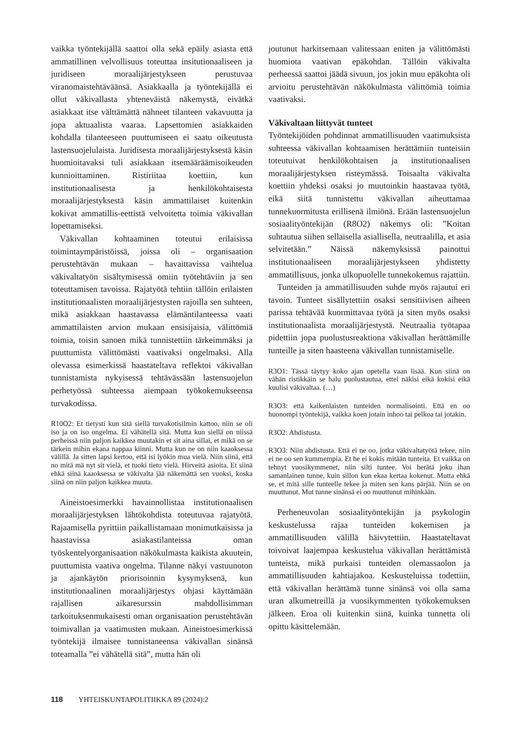vaikka työntekijällä saattoi olla sekä epäily asiasta että ammatillinen velvollisuus toteuttaa insitutionaaliseen ja juridiseen moraalijärjestykseen perustuvaa viranomaistehtäväänsä. Asiakkaalla ja työntekijällä ei ollut väkivallasta yhteneväistä näkemystä, eivätkä asiakkaat itse välttämättä nähneet tilanteen vakavuutta ja jopa aktuaalista vaaraa. Lapsettomien asiakkaiden kohdalla tilanteeseen puuttumiseen ei saatu oikeutusta lastensuojelulaista. Juridisesta moraalijärjestyksestä käsin huomioitavaksi tuli asiakkaan itsemääräämisoikeuden kunnioittaminen. Ristiriitaa koettiin, kun institutionaalisesta ja henkilökohtaisesta moraalijärjestyksestä käsin ammattilaiset kuitenkin kokivat ammatillis-eettistä velvoitetta toimia väkivallan lopettamiseksi.
Väkivallan kohtaaminen toteutui erilaisissa toimintaympäristöissä, joissa oli – organisaation perustehtävän mukaan – havaittavissa vaihtelua väkivaltatyön sisältymisessä omiin työtehtäviin ja sen toteuttamisen tavoissa. Rajatyötä tehtiin tällöin erilaisten institutionaalisten moraalijärjestysten rajoilla sen suhteen, mikä asiakkaan haastavassa elämäntilanteessa vaati ammattilaisten arvion mukaan ensisijaisia, välittömiä toimia, toisin sanoen mikä tunnistettiin tärkeimmäksi ja puuttumista välittömästi vaativaksi ongelmaksi. Alla olevassa esimerkissä haastateltava reflektoi väkivallan tunnistamista nykyisessä tehtävässään lastensuojelun perhetyössä suhteessa aiempaan työkokemukseensa turvakodissa.
R10O2: Et tietysti kun sitä siellä turvakotisilmin kattoo, niin se oli iso ja on iso ongelma. Ei vähätellä sitä. Mutta kun siellä on niissä perheissä niin paljon kaikkea muutakin et sit aina sillai, et mikä on se tärkein mihin ekana nappaa kiinni. Mutta kun ne on niin kaaoksessa välillä. Ja sitten lapsi kertoo, että isi lyökin mua vielä. Niin siinä, että no mitä mä nyt sit vielä, et tuoki tieto vielä. Hirveitä asioita. Et siinä ehkä siinä kaaoksessa se väkivalta jää näkemättä sen vuoksi, koska siinä on niin paljon kaikkea muuta.
Aineistoesimerkki havainnollistaa institutionaalisen moraalijärjestyksen lähtökohdista toteutuvaa rajatyötä. Rajaamisella pyrittiin paikallistamaan monimutkaisissa ja haastavissa asiakastilanteissa oman työskentelyorganisaation näkökulmasta kaikista akuutein, puuttumista vaativa ongelma. Tilanne näkyi vastuunoton ja ajankäytön priorisoinnin kysymyksenä, kun institutionaalinen moraalijärjestys ohjasi käyttämään rajallisen aikaresurssin mahdollisimman tarkoituksenmukaisesti oman organisaation perustehtävän toimivallan ja vaatimusten mukaan. Aineistoesimerkissä työntekijä ilmaisee tunnistaneensa väkivallan sinänsä toteamalla ”ei vähätellä sitä”, mutta hän oli
joutunut harkitsemaan valitessaan eniten ja välittömästi huomiota vaativan epäkohdan. Tällöin väkivalta perheessä saattoi jäädä sivuun, jos jokin muu epäkohta oli arvioitu perustehtävän näkökulmasta välittömiä toimia vaativaksi.
Väkivaltaan liittyvät tunteet
Työntekijöiden pohdinnat ammatillisuuden vaatimuksista suhteessa väkivallan kohtaamisen herättämiin tunteisiin toteutuivat henkilökohtaisen ja institutionaalisen moraalijärjestyksen risteymässä. Toisaalta väkivalta koettiin yhdeksi osaksi jo muutoinkin haastavaa työtä, eikä siitä tunnistettu väkivallan aiheuttamaa tunnekuormitusta erillisenä ilmiönä. Erään lastensuojelun sosiaalityöntekijän (R8O2) näkemys oli: ”Koitan suhtautua siihen sellaisella asiallisella, neutraalilla, et asia selvitetään.” Näissä näkemyksissä painottui institutionaaliseen moraalijärjestykseen yhdistetty ammatillisuus, jonka ulkopuolelle tunnekokemus rajattiin.
Tunteiden ja ammatillisuuden suhde myös rajautui eri tavoin. Tunteet sisällytettiin osaksi sensitiivisen aiheen parissa tehtävää kuormittavaa työtä ja siten myös osaksi institutionaalista moraalijärjestystä. Neutraalia työtapaa pidettiin jopa puolustusreaktiona väkivallan herättämille tunteille ja siten haasteena väkivallan tunnistamiselle.
R3O1: Tässä täytyy koko ajan opetella vaan lisää. Kun siinä on vähän ristikkäin se halu puolustautua, ettei näkisi eikä kokisi eikä kuulisi väkivaltaa. (…)
R3O3: että kaikenlaisten tunteiden normalisointi. Että en oo huonompi työntekijä, vaikka koen jotain inhoo tai pelkoa tai jotakin.
R3O2: Ahdistusta.
R3O3: Niin ahdistusta. Että ei ne oo, jotka väkivaltatyötä tekee, niin ei ne oo sen kummempia. Et he ei kokis mitään tunteita. Et vaikka on tehnyt vuosikymmenet, niin silti tuntee. Voi herätä joku ihan samanlainen tunne, kuin sillon kun ekaa kertaa kokenut. Mutta ehkä se, et mitä sille tunteelle tekee ja miten sen kans pärjää. Niin se on muuttunut. Mut tunne sinänsä ei oo muuttunut mihinkään.
Perheneuvolan sosiaalityöntekijän ja psykologin keskustelussa rajaa tunteiden kokemisen ja ammatillisuuden välillä häivytettiin. Haastateltavat toivoivat laajempaa keskustelua väkivallan herättämistä tunteista, mikä purkaisi tunteiden olemassaolon ja ammatillisuuden kahtiajakoa. Keskusteluissa todettiin, että väkivallan herättämä tunne sinänsä voi olla sama uran alkumetreillä ja vuosikymmenten työkokemuksen jälkeen. Eroa oli kuitenkin siinä, kuinka tunnetta oli opittu käsittelemään.
118 YHTEISKUNTAPOLITIIKKA 89 (2024):2